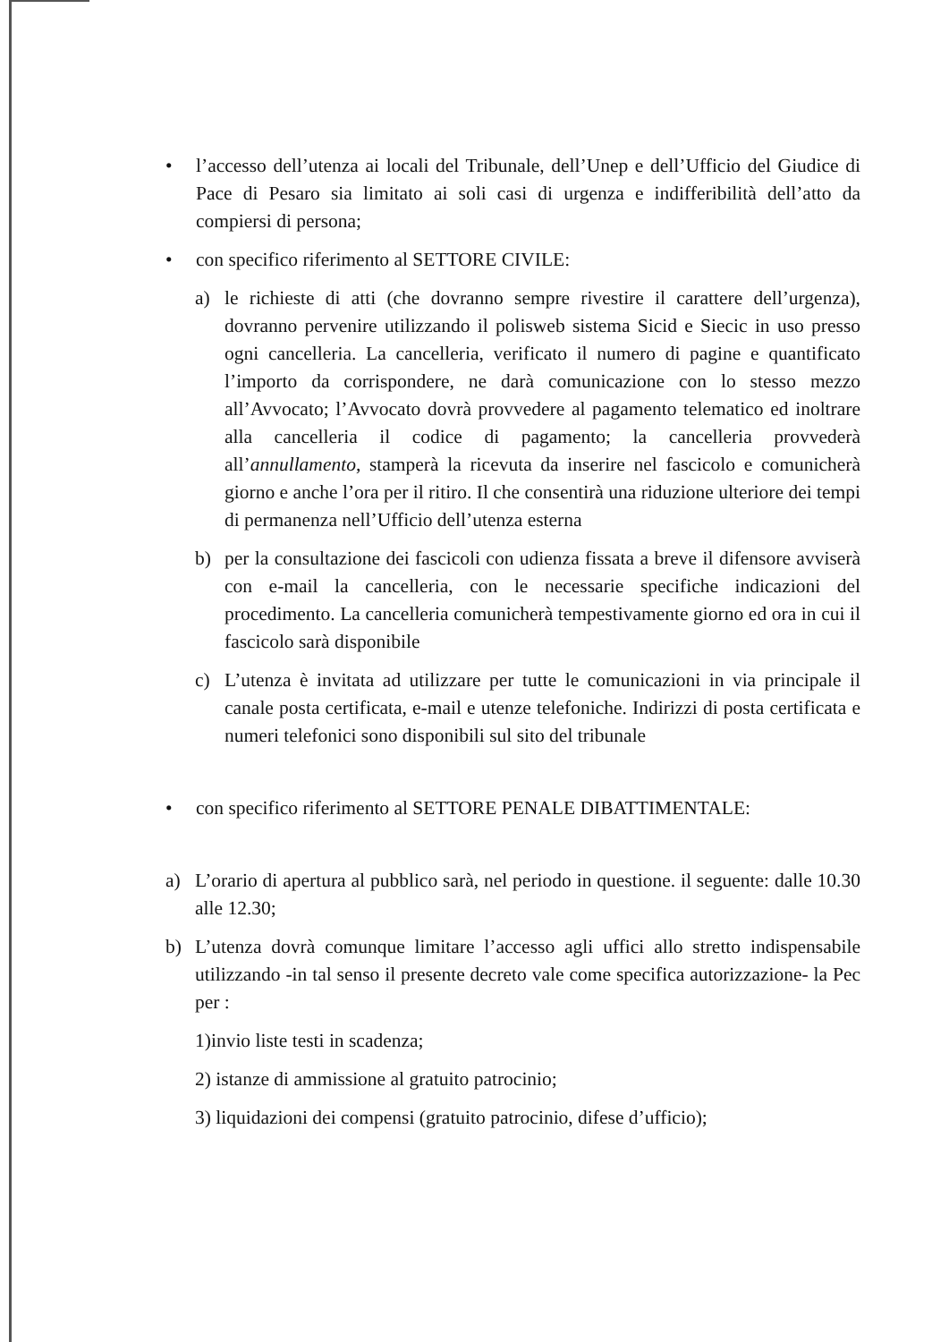• l’accesso dell’utenza ai locali del Tribunale, dell’Unep e dell’Ufficio del Giudice di Pace di Pesaro sia limitato ai soli casi di urgenza e indifferibilità dell’atto da compiersi di persona;
• con specifico riferimento al SETTORE CIVILE:
a) le richieste di atti (che dovranno sempre rivestire il carattere dell’urgenza), dovranno pervenire utilizzando il polisweb sistema Sicid e Siecic in uso presso ogni cancelleria. La cancelleria, verificato il numero di pagine e quantificato l’importo da corrispondere, ne darà comunicazione con lo stesso mezzo all’Avvocato; l’Avvocato dovrà provvedere al pagamento telematico ed inoltrare alla cancelleria il codice di pagamento; la cancelleria provvederà all’annullamento, stamperà la ricevuta da inserire nel fascicolo e comunicherà giorno e anche l’ora per il ritiro. Il che consentirà una riduzione ulteriore dei tempi di permanenza nell’Ufficio dell’utenza esterna
b) per la consultazione dei fascicoli con udienza fissata a breve il difensore avviserà con e-mail la cancelleria, con le necessarie specifiche indicazioni del procedimento. La cancelleria comunicherà tempestivamente giorno ed ora in cui il fascicolo sarà disponibile
c) L’utenza è invitata ad utilizzare per tutte le comunicazioni in via principale il canale posta certificata, e-mail e utenze telefoniche. Indirizzi di posta certificata e numeri telefonici sono disponibili sul sito del tribunale
• con specifico riferimento al SETTORE PENALE DIBATTIMENTALE:
a) L’orario di apertura al pubblico sarà, nel periodo in questione. il seguente: dalle 10.30 alle 12.30;
b) L’utenza dovrà comunque limitare l’accesso agli uffici allo stretto indispensabile utilizzando -in tal senso il presente decreto vale come specifica autorizzazione- la Pec per :
1)invio liste testi in scadenza;
2) istanze di ammissione al gratuito patrocinio;
3) liquidazioni dei compensi (gratuito patrocinio, difese d’ufficio);